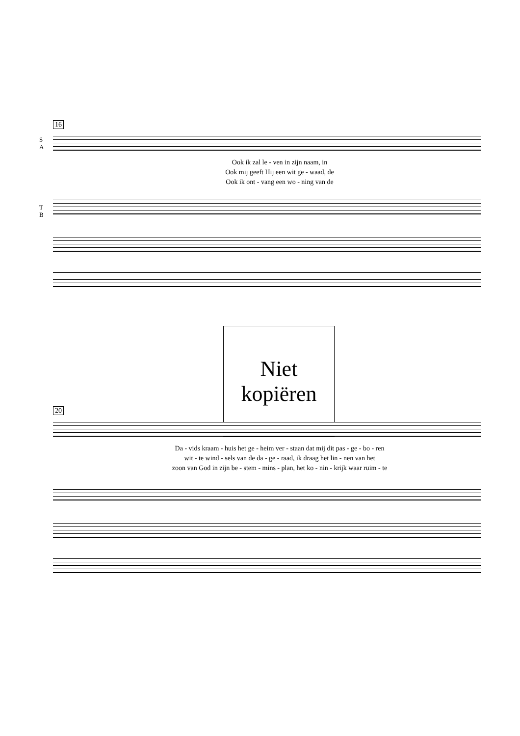16
S
A
Ook ik zal le - ven in zijn naam, in
Ook mij geeft Hij een wit ge - waad, de
Ook ik ont - vang een wo - ning van de
T
B
Niet
kopiëren
20
Da - vids kraam - huis het ge - heim ver - staan dat mij dit pas - ge - bo - ren
wit - te wind - sels van de da - ge - raad, ik draag het lin - nen van het
zoon van God in zijn be - stem - mins - plan, het ko - nin - krijk waar ruim - te